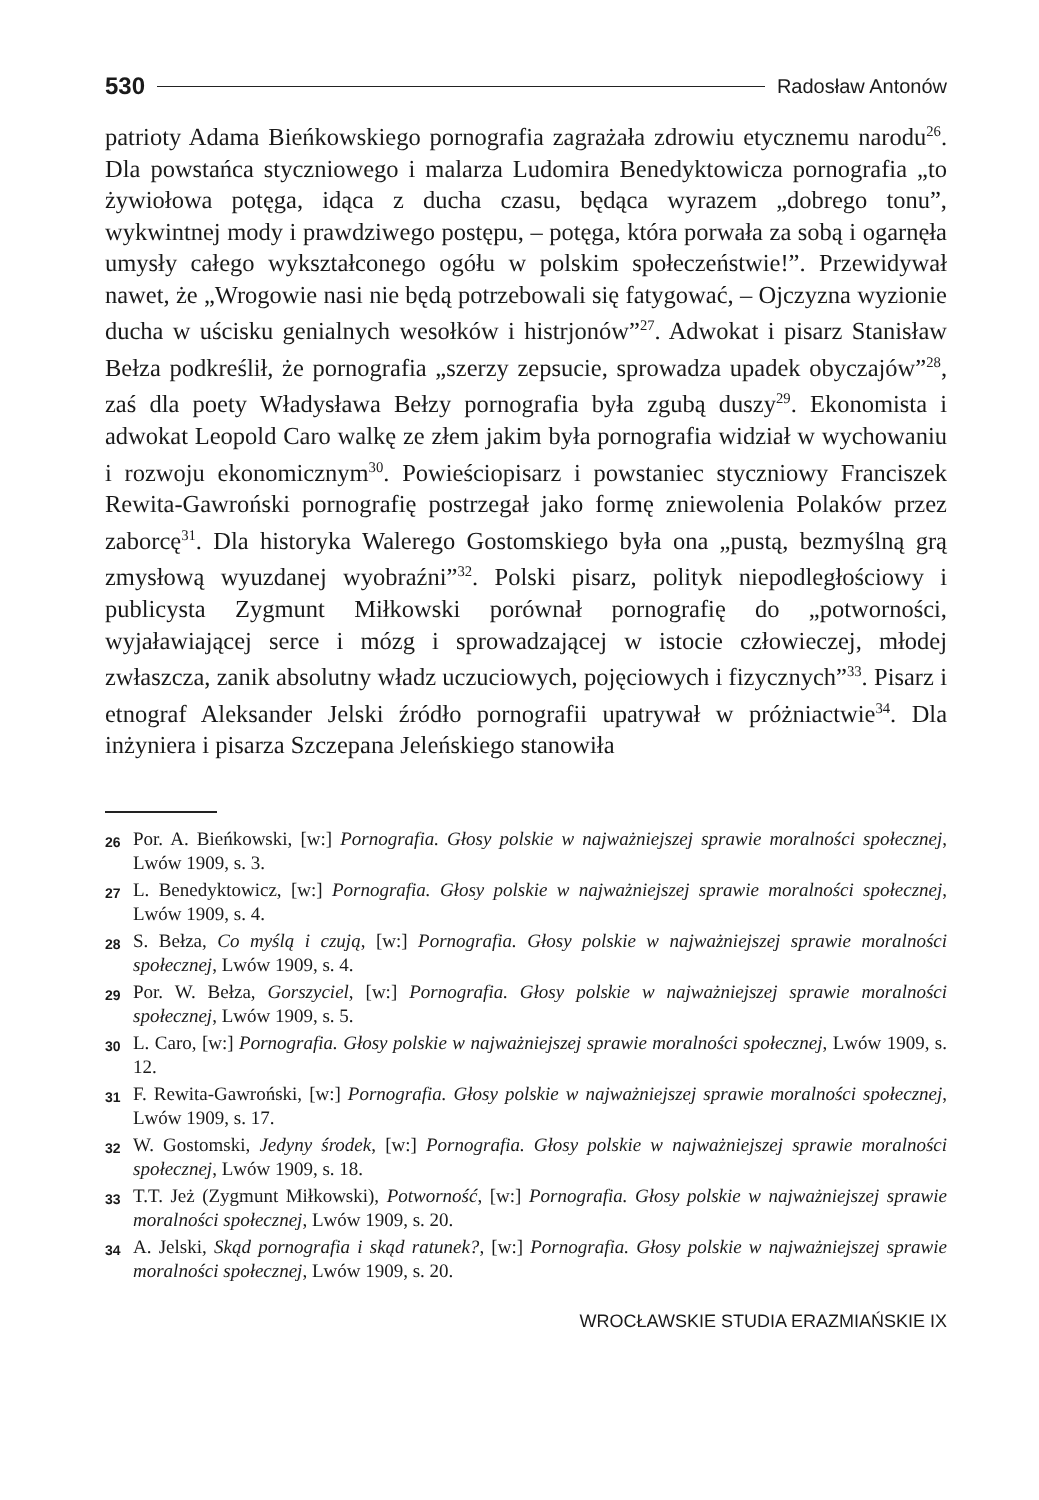530 Radosław Antonów
patrioty Adama Bieńkowskiego pornografia zagrażała zdrowiu etycznemu narodu<sup>26</sup>. Dla powstańca styczniowego i malarza Ludomira Benedyktowicza pornografia „to żywiołowa potęga, idąca z ducha czasu, będąca wyrazem „dobrego tonu”, wykwintnej mody i prawdziwego postępu, – potęga, która porwała za sobą i ogarnęła umysły całego wykształconego ogółu w polskim społeczeństwie!”. Przewidywał nawet, że „Wrogowie nasi nie będą potrzebowali się fatygować, – Ojczyzna wyzionie ducha w uścisku genialnych wesołków i histrjonów”<sup>27</sup>. Adwokat i pisarz Stanisław Bełza podkreślił, że pornografia „szerzy zepsucie, sprowadza upadek obyczajów”<sup>28</sup>, zaś dla poety Władysława Bełzy pornografia była zgubą duszy<sup>29</sup>. Ekonomista i adwokat Leopold Caro walkę ze złem jakim była pornografia widział w wychowaniu i rozwoju ekonomicznym<sup>30</sup>. Powieściopisarz i powstaniec styczniowy Franciszek Rewita-Gawroński pornografię postrzegał jako formę zniewolenia Polaków przez zaborcę<sup>31</sup>. Dla historyka Walerego Gostomskiego była ona „pustą, bezmyślną grą zmysłową wyuzdanej wyobraźni”<sup>32</sup>. Polski pisarz, polityk niepodległościowy i publicysta Zygmunt Miłkowski porównał pornografię do „potworności, wyjaławiającej serce i mózg i sprowadzającej w istocie człowieczej, młodej zwłaszcza, zanik absolutny władz uczuciowych, pojęciowych i fizycznych”<sup>33</sup>. Pisarz i etnograf Aleksander Jelski źródło pornografii upatrywał w próżniactwie<sup>34</sup>. Dla inżyniera i pisarza Szczepana Jeleńskiego stanowiła
26 Por. A. Bieńkowski, [w:] Pornografia. Głosy polskie w najważniejszej sprawie moralności społecznej, Lwów 1909, s. 3.
27 L. Benedyktowicz, [w:] Pornografia. Głosy polskie w najważniejszej sprawie moralności społecznej, Lwów 1909, s. 4.
28 S. Bełza, Co myślą i czują, [w:] Pornografia. Głosy polskie w najważniejszej sprawie moralności społecznej, Lwów 1909, s. 4.
29 Por. W. Bełza, Gorszyciel, [w:] Pornografia. Głosy polskie w najważniejszej sprawie moralności społecznej, Lwów 1909, s. 5.
30 L. Caro, [w:] Pornografia. Głosy polskie w najważniejszej sprawie moralności społecznej, Lwów 1909, s. 12.
31 F. Rewita-Gawroński, [w:] Pornografia. Głosy polskie w najważniejszej sprawie moralności społecznej, Lwów 1909, s. 17.
32 W. Gostomski, Jedyny środek, [w:] Pornografia. Głosy polskie w najważniejszej sprawie moralności społecznej, Lwów 1909, s. 18.
33 T.T. Jeż (Zygmunt Miłkowski), Potworność, [w:] Pornografia. Głosy polskie w najważniejszej sprawie moralności społecznej, Lwów 1909, s. 20.
34 A. Jelski, Skąd pornografia i skąd ratunek?, [w:] Pornografia. Głosy polskie w najważniejszej sprawie moralności społecznej, Lwów 1909, s. 20.
WROCŁAWSKIE STUDIA ERAZMIAŃSKIE IX